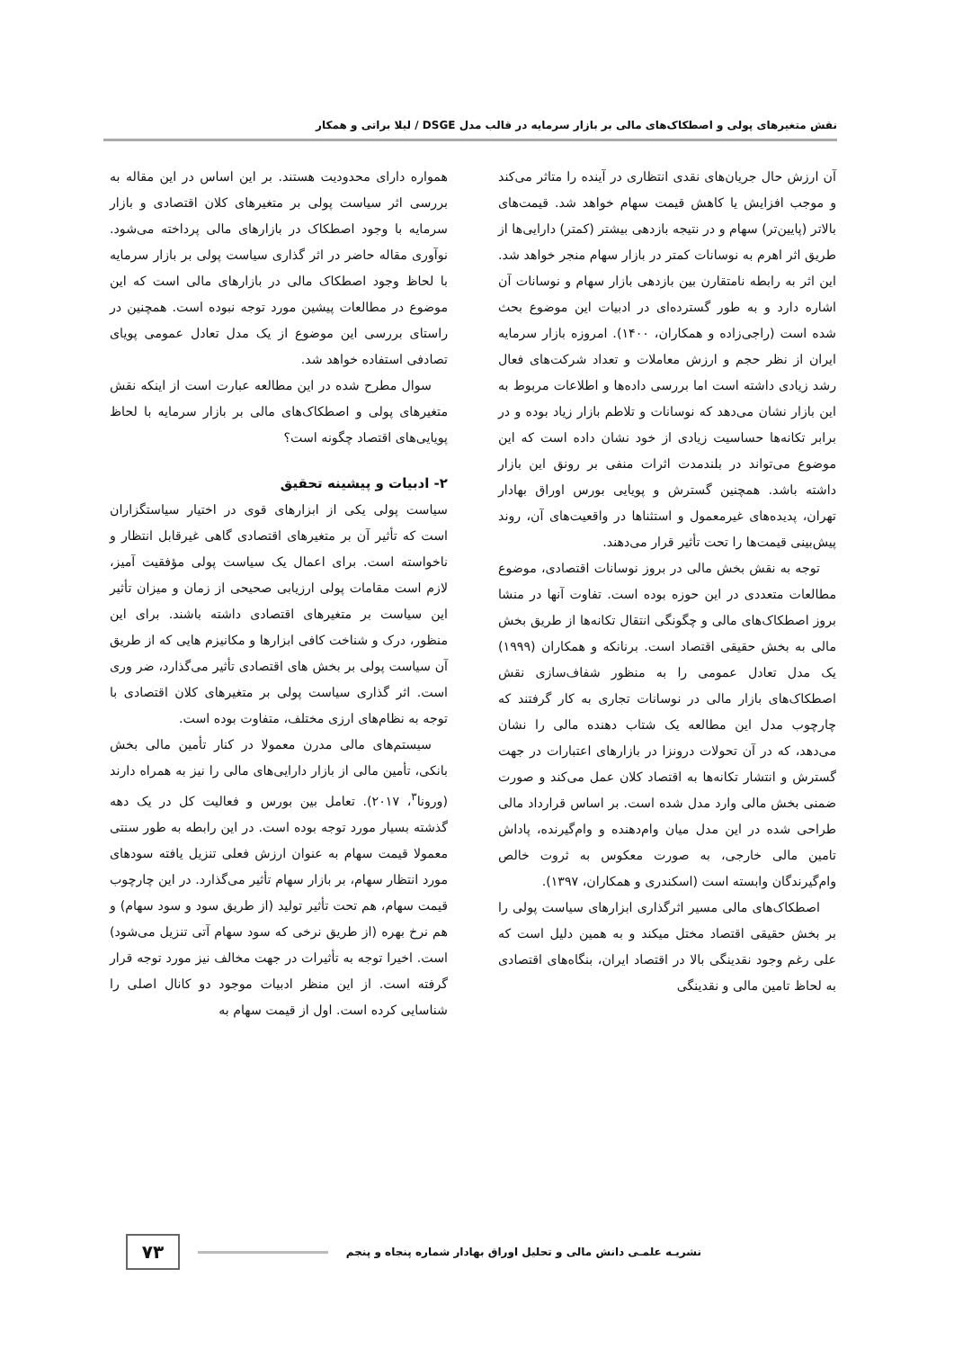نقش متغیرهای پولی و اصطکاک‌های مالی بر بازار سرمایه در قالب مدل DSGE / لیلا براتی و همکار
آن ارزش حال جریان‌های نقدی انتظاری در آینده را متاثر می‌کند و موجب افزایش یا کاهش قیمت سهام خواهد شد. قیمت‌های بالاتر (پایین‌تر) سهام و در نتیجه بازدهی بیشتر (کمتر) دارایی‌ها از طریق اثر اهرم به نوسانات کمتر در بازار سهام منجر خواهد شد. این اثر به رابطه نامتقارن بین بازدهی بازار سهام و نوسانات آن اشاره دارد و به طور گسترده‌ای در ادبیات این موضوع بحث شده است (راجی‌زاده و همکاران، ۱۴۰۰). امروزه بازار سرمایه ایران از نظر حجم و ارزش معاملات و تعداد شرکت‌های فعال رشد زیادی داشته است اما بررسی داده‌ها و اطلاعات مربوط به این بازار نشان می‌دهد که نوسانات و تلاطم بازار زیاد بوده و در برابر تکانه‌ها حساسیت زیادی از خود نشان داده است که این موضوع می‌تواند در بلندمدت اثرات منفی بر رونق این بازار داشته باشد. همچنین گسترش و پویایی بورس اوراق بهادار تهران، پدیده‌های غیرمعمول و استثناها در واقعیت‌های آن، روند پیش‌بینی قیمت‌ها را تحت تأثیر قرار می‌دهند.
توجه به نقش بخش مالی در بروز نوسانات اقتصادی، موضوع مطالعات متعددی در این حوزه بوده است. تفاوت آنها در منشا بروز اصطکاک‌های مالی و چگونگی انتقال تکانه‌ها از طریق بخش مالی به بخش حقیقی اقتصاد است. برنانکه و همکاران (۱۹۹۹) یک مدل تعادل عمومی را به منظور شفاف‌سازی نقش اصطکاک‌های بازار مالی در نوسانات تجاری به کار گرفتند که چارچوب مدل این مطالعه یک شتاب دهنده مالی را نشان می‌دهد، که در آن تحولات درونزا در بازارهای اعتبارات در جهت گسترش و انتشار تکانه‌ها به اقتصاد کلان عمل می‌کند و صورت ضمنی بخش مالی وارد مدل شده است. بر اساس قرارداد مالی طراحی شده در این مدل میان وام‌دهنده و وام‌گیرنده، پاداش تامین مالی خارجی، به صورت معکوس به ثروت خالص وام‌گیرندگان وابسته است (اسکندری و همکاران، ۱۳۹۷).
اصطکاک‌های مالی مسیر اثرگذاری ابزارهای سیاست پولی را بر بخش حقیقی اقتصاد مختل میکند و به همین دلیل است که علی رغم وجود نقدینگی بالا در اقتصاد ایران، بنگاه‌های اقتصادی به لحاظ تامین مالی و نقدینگی
همواره دارای محدودیت هستند. بر این اساس در این مقاله به بررسی اثر سیاست پولی بر متغیرهای کلان اقتصادی و بازار سرمایه با وجود اصطکاک در بازارهای مالی پرداخته می‌شود. نوآوری مقاله حاضر در اثر گذاری سیاست پولی بر بازار سرمایه با لحاظ وجود اصطکاک مالی در بازارهای مالی است که این موضوع در مطالعات پیشین مورد توجه نبوده است. همچنین در راستای بررسی این موضوع از یک مدل تعادل عمومی پویای تصادفی استفاده خواهد شد.
سوال مطرح شده در این مطالعه عبارت است از اینکه نقش متغیرهای پولی و اصطکاک‌های مالی بر بازار سرمایه با لحاظ پویایی‌های اقتصاد چگونه است؟
۲- ادبیات و پیشینه تحقیق
سیاست پولی یکی از ابزارهای قوی در اختیار سیاستگزاران است که تأثیر آن بر متغیرهای اقتصادی گاهی غیرقابل انتظار و ناخواسته است. برای اعمال یک سیاست پولی مؤفقیت آمیز، لازم است مقامات پولی ارزیابی صحیحی از زمان و میزان تأثیر این سیاست بر متغیرهای اقتصادی داشته باشند. برای این منظور، درک و شناخت کافی ابزارها و مکانیزم هایی که از طریق آن سیاست پولی بر بخش های اقتصادی تأثیر می‌گذارد، ضر وری است. اثر گذاری سیاست پولی بر متغیرهای کلان اقتصادی با توجه به نظام‌های ارزی مختلف، متفاوت بوده است.
سیستم‌های مالی مدرن معمولا در کنار تأمین مالی بخش بانکی، تأمین مالی از بازار دارایی‌های مالی را نیز به همراه دارند (ورونا<sup>۳</sup>، ۲۰۱۷). تعامل بین بورس و فعالیت کل در یک دهه گذشته بسیار مورد توجه بوده است. در این رابطه به طور سنتی معمولا قیمت سهام به عنوان ارزش فعلی تنزیل یافته سودهای مورد انتظار سهام، بر بازار سهام تأثیر می‌گذارد. در این چارچوب قیمت سهام، هم تحت تأثیر تولید (از طریق سود و سود سهام) و هم نرخ بهره (از طریق نرخی که سود سهام آتی تنزیل می‌شود) است. اخیرا توجه به تأثیرات در جهت مخالف نیز مورد توجه قرار گرفته است. از این منظر ادبیات موجود دو کانال اصلی را شناسایی کرده است. اول از قیمت سهام به
نشریـه علمـی دانش مالی و تحلیل اوراق بهادار شماره پنجاه و پنجم
۷۳